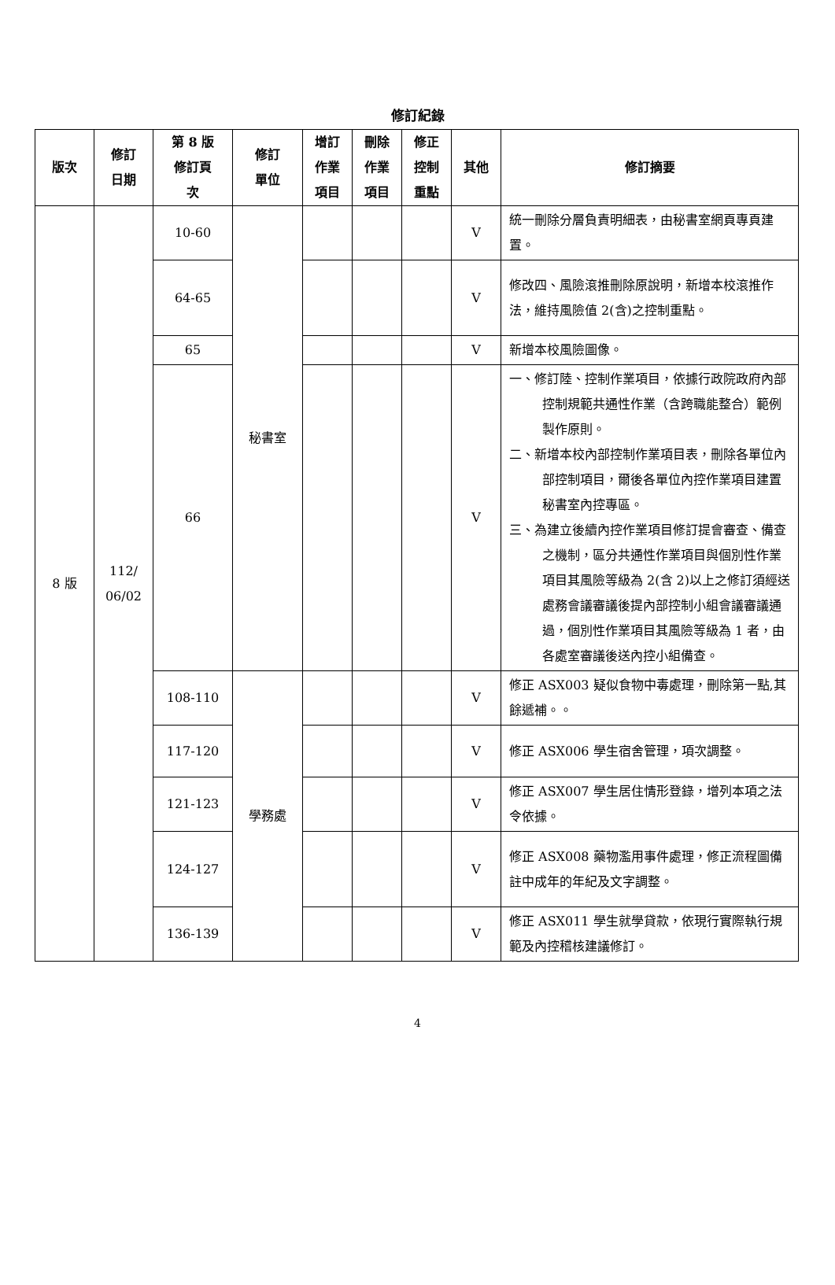修訂紀錄
| 版次 | 修訂 日期 | 第 8 版 修訂頁 次 | 修訂 單位 | 增訂 作業 項目 | 刪除 作業 項目 | 修正 控制 重點 | 其他 | 修訂摘要 |
| --- | --- | --- | --- | --- | --- | --- | --- | --- |
| 8 版 | 112/ 06/02 | 10-60 | 秘書室 | | | | V | 統一刪除分層負責明細表，由秘書室網頁專頁建置。 |
| | | 64-65 | | | | | V | 修改四、風險滾推刪除原說明，新增本校滾推作法，維持風險值 2(含)之控制重點。 |
| | | 65 | | | | | V | 新增本校風險圖像。 |
| | | 66 | | | | | V | 一、修訂陸、控制作業項目，依據行政院政府內部控制規範共通性作業（含跨職能整合）範例製作原則。 二、新增本校內部控制作業項目表，刪除各單位內部控制項目，爾後各單位內控作業項目建置秘書室內控專區。 三、為建立後續內控作業項目修訂提會審查、備查之機制，區分共通性作業項目與個別性作業項目其風險等級為 2(含 2)以上之修訂須經送處務會議審議後提內部控制小組會議審議通過，個別性作業項目其風險等級為 1 者，由各處室審議後送內控小組備查。 |
| | | 108-110 | 學務處 | | | | V | 修正 ASX003 疑似食物中毒處理，刪除第一點,其餘遞補。。 |
| | | 117-120 | | | | | V | 修正 ASX006 學生宿舍管理，項次調整。 |
| | | 121-123 | | | | | V | 修正 ASX007 學生居住情形登錄，增列本項之法令依據。 |
| | | 124-127 | | | | | V | 修正 ASX008 藥物濫用事件處理，修正流程圖備註中成年的年紀及文字調整。 |
| | | 136-139 | | | | | V | 修正 ASX011 學生就學貸款，依現行實際執行規範及內控稽核建議修訂。 |
4